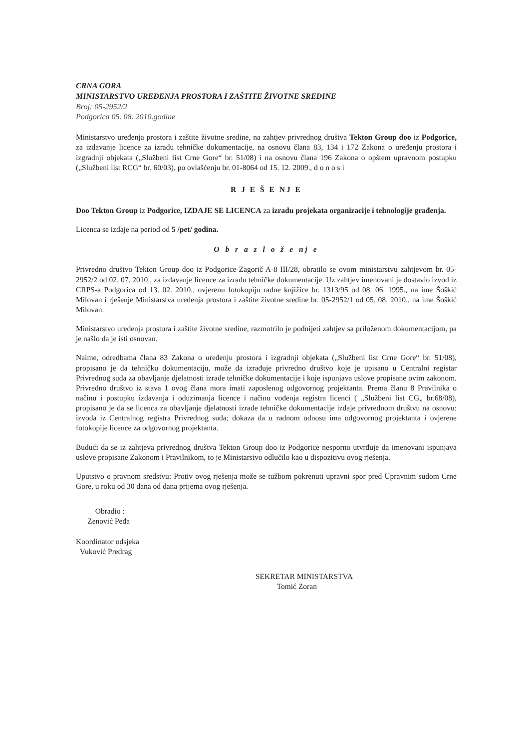CRNA GORA
MINISTARSTVO UREĐENJA PROSTORA I ZAŠTITE ŽIVOTNE SREDINE
Broj: 05-2952/2
Podgorica 05. 08. 2010.godine
Ministarstvo uređenja prostora i zaštite životne sredine, na zahtjev privrednog društva Tekton Group doo iz Podgorice, za izdavanje licence za izradu tehničke dokumentacije, na osnovu člana 83, 134 i 172 Zakona o uređenju prostora i izgradnji objekata („Službeni list Crne Gore“ br. 51/08) i na osnovu člana 196 Zakona o opštem upravnom postupku („Službeni list RCG“ br. 60/03), po ovlašćenju br. 01-8064 od 15. 12. 2009., d o n o s i
R J E Š E NJ E
Doo Tekton Group iz Podgorice, IZDAJE SE LICENCA za izradu projekata organizacije i tehnologije građenja.
Licenca se izdaje na period od 5 /pet/ godina.
O b r a z l o ž e nj e
Privredno društvo Tekton Group doo iz Podgorice-Zagorič A-8 III/28, obratilo se ovom ministarstvu zahtjevom br. 05-2952/2 od 02. 07. 2010., za izdavanje licence za izradu tehničke dokumentacije. Uz zahtjev imenovani je dostavio izvod iz CRPS-a Podgorica od 13. 02. 2010., ovjerenu fotokopiju radne knjižice br. 1313/95 od 08. 06. 1995., na ime Šoškić Milovan i rješenje Ministarstva uređenja prostora i zaštite životne sredine br. 05-2952/1 od 05. 08. 2010., na ime Šoškić Milovan.
Ministarstvo uređenja prostora i zaštite životne sredine, razmotrilo je podnijeti zahtjev sa priloženom dokumentacijom, pa je našlo da je isti osnovan.
Naime, odredbama člana 83 Zakona o uređenju prostora i izgradnji objekata („Službeni list Crne Gore“ br. 51/08), propisano je da tehničku dokumentaciju, može da izrađuje privredno društvo koje je upisano u Centralni registar Privrednog suda za obavljanje djelatnosti izrade tehničke dokumentacije i koje ispunjava uslove propisane ovim zakonom. Privredno društvo iz stava 1 ovog člana mora imati zaposlenog odgovornog projektanta. Prema članu 8 Pravilnika o načinu i postupku izdavanja i oduzimanja licence i načinu vođenja registra licenci ( „Službeni list CG„ br.68/08), propisano je da se licenca za obavljanje djelatnosti izrade tehničke dokumentacije izdaje privrednom društvu na osnovu: izvoda iz Centralnog registra Privrednog suda; dokaza da u radnom odnosu ima odgovornog projektanta i ovjerene fotokopije licence za odgovornog projektanta.
Budući da se iz zahtjeva privrednog društva Tekton Group doo iz Podgorice nesporno utvrđuje da imenovani ispunjava uslove propisane Zakonom i Pravilnikom, to je Ministarstvo odlučilo kao u dispozitivu ovog rješenja.
Uputstvo o pravnom sredstvu: Protiv ovog rješenja može se tužbom pokrenuti upravni spor pred Upravnim sudom Crne Gore, u roku od 30 dana od dana prijema ovog rješenja.
Obradio :
Zenović Peđa
Koordinator odsjeka
Vuković Predrag
SEKRETAR MINISTARSTVA
Tomić Zoran